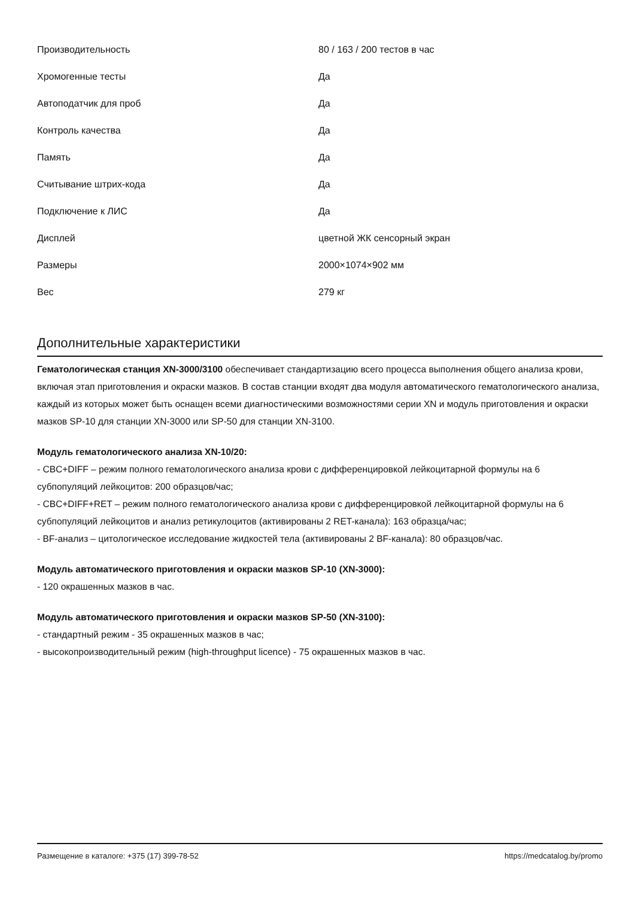| Производительность | 80 / 163 / 200 тестов в час |
| Хромогенные тесты | Да |
| Автоподатчик для проб | Да |
| Контроль качества | Да |
| Память | Да |
| Считывание штрих-кода | Да |
| Подключение к ЛИС | Да |
| Дисплей | цветной ЖК сенсорный экран |
| Размеры | 2000×1074×902 мм |
| Вес | 279 кг |
Дополнительные характеристики
Гематологическая станция XN-3000/3100 обеспечивает стандартизацию всего процесса выполнения общего анализа крови, включая этап приготовления и окраски мазков. В состав станции входят два модуля автоматического гематологического анализа, каждый из которых может быть оснащен всеми диагностическими возможностями серии XN и модуль приготовления и окраски мазков SP-10 для станции XN-3000 или SP-50 для станции XN-3100.
Модуль гематологического анализа XN-10/20:
- CBC+DIFF – режим полного гематологического анализа крови с дифференцировкой лейкоцитарной формулы на 6 субпопуляций лейкоцитов: 200 образцов/час;
- CBC+DIFF+RET – режим полного гематологического анализа крови с дифференцировкой лейкоцитарной формулы на 6 субпопуляций лейкоцитов и анализ ретикулоцитов (активированы 2 RET-канала): 163 образца/час;
- BF-анализ – цитологическое исследование жидкостей тела (активированы 2 BF-канала): 80 образцов/час.
Модуль автоматического приготовления и окраски мазков SP-10 (XN-3000):
- 120 окрашенных мазков в час.
Модуль автоматического приготовления и окраски мазков SP-50 (XN-3100):
- стандартный режим - 35 окрашенных мазков в час;
- высокопроизводительный режим (high-throughput licence) - 75 окрашенных мазков в час.
Размещение в каталоге: +375 (17) 399-78-52 https://medcatalog.by/promo